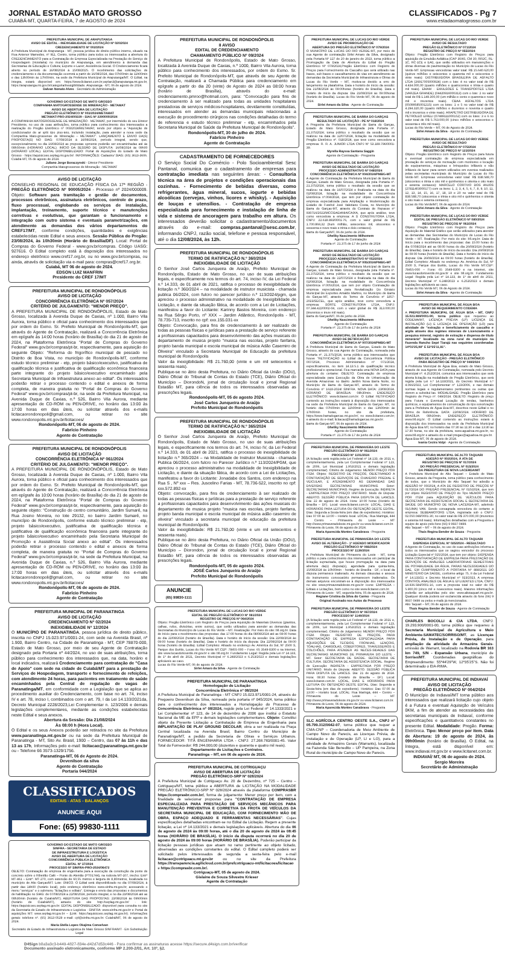JORNAL ESTADÃO MATO GROSSO
CUIABÁ-MT, QUARTA-FEIRA, 7 de AGOSTO de 2024
CLASSIFICADOS - Pg 7
www.estadaomatogrosso.com.br
PREFEITURA MUNICIPAL DE ARAPUTANGA
AVISO DE EDITAL - INEXIGIBILIDADE DE LICITAÇÃO Nº 020/2024
CREDENCIAMENTO Nº 002/2024
A Prefeitura Municipal de Araputanga - MT, pessoa jurídica de direito público interno, situado na Rua Antenor Mamedes, nº 911, Centro, torna público para todos os interessados a abertura do CREDENCIAMENTO para a Contratação de Empresa Especializada na Prestação de Serviço de Hospedagem (Hotelaria) no município de Araputanga, em atendimento à demanda das Secretarias de Educação e Cultura; Esporte e Lazer; Assistência Social. O Credenciamento ficará aberto no período de 16/08/2024 à 15/08/2025. O recebimento das solicitações de credenciamento e da documentação ocorrerá a partir de 16/08/2024, das 07h00min às 11h00min e das 13h00min às 17h00min, na sede da Prefeitura Municipal de Araputanga/MT. O Edital, na íntegra, estará disponível em: https://www.licitanet.com.br,seplan3@araputanga.mt.gov.br, https://araputanga.mt.gov.br/categoria/inexigibilidade. Araputanga - MT, 06 de agosto de 2024.
Dalvan Nonato Alves - Secretário de Administração
GOVERNO DO ESTADO DE MATO GROSSO
COMPANHIA MATOGROSSENSE DE MINERAÇÃO - METAMAT
AVISO DE ABERTURA DE LICITAÇÃO
PREGÃO ELETRÔNICO Nº 003/2024/METAMAT
METAMAT-PRO-2024/00229 - SIAG Nº 2290000/2024
A COMPANHIA MATOGROSSENSE DE MINERAÇÃO - METAMAT, por intermédio do seu Diretor Presidente, no uso de suas atribuições, torna público para conhecimento dos interessados a realização do Pregão Eletrônico nº 003/2024/METAMAT, tendo por objeto a "Aquisição de condicionador de ar split tipo piso-teto, incluindo instalação, para atender a nova sede da Companhia Mato-grossense de Mineração – METAMAT". LANÇAMENTO E ENVIO DA(S) PROPOSTA(S) NO SIAG: 07/08/2024 à 16/08/2024, período integral, sendo que, excepcionalmente no dia 16/08/2024 as propostas somente poderão ser encaminhadas até às 08h50min (HORÁRIO LOCAL). INÍCIO DA SESSÃO DE DISPUTA: 16/08/2024 às 09h00 (HORÁRIO LOCAL). EDITAL DISPONIBILIZADO: Portal de Aquisições do Estado de Mato Grosso - https://aquisicoes.seplag.mt.gov.br/. INFORMAÇÕES: Cadastro/ SIAG: (65) 3613-3606. Cuiabá-MT, 05 de agosto de 2024.
Juliano Jorge Boraczynski - Diretor Presidente
Companhia Matogrossense de Mineração - METAMAT
AVISO DE LICITAÇÃO
CONSELHO REGIONAL DE EDUCAÇÃO FÍSICA DA 17ª REGIÃO - PREGÃO ELETRÔNICO Nº 90005/2024 - Processo nº 2024/000009. Objeto: Software para tramitação e gestão de documentos, processos eletrônicos, assinatura eletrônicos, controle de prazo, fluxo processual, englobando os serviços de instalação, implantação, treinamento, suporte técnico e manutenções corretivas e evolutivas, que garantam o funcionamento e integração com outro sistema e eventuais parametrizações, em atendimento as demandas dos vários departamentos do CREF17/MT, conforme condições, quantidades e exigências estabelecidas neste Edital e seus anexos. Sessão Pública do Pregão: 23/08/2024, às 10h30min (Horário de Brasília/DF). Local: Portal de Compras do Governo Federal - www.gov.br/compras. Código UASG: 927616. O Edital completo está à disposição dos interessados no endereço eletrônico www.cref17.org.br, ou no www.gov.br/compras, ou ainda, através de solicitação via e-mail para: compras@cref17.org.br.
Cuiabá, MT 06 de agosto de 2024.
EDSON LUIZ MANFRIN
Presidente do CREF 17/MT
PREFEITURA MUNICIPAL DE RONDONÓPOLIS
AVISO DE LICITAÇÃO
CONCORRÊNCIA ELETRÔNICA Nº 057/2024
CRITÉRIO DE JULGAMENTO: "MENOR PREÇO".
A PREFEITURA MUNICIPAL DE RONDONÓPOLIS, Estado de Mato Grosso, localizada à Avenida Duque de Caxias, nº 1.000, Bairro Vila Aurora, torna público e oficial para conhecimento dos interessados que por ordem do Exmo. Sr. Prefeito Municipal de Rondonópolis-MT, que através do Agente de Contratação, realizará a Concorrência Eletrônica em epígrafe às 14:00 horas (horário de Brasília) do dia 21 de agosto de 2024, na Plataforma Eletrônica "Portal de Compras do Governo Federal" www.gov.br/compras/pt-br, respectivamente, para aquisição do seguinte Objeto: "Reforma do frigorífico municipal de pescado no Distrito de Boa Vista, no município de Rondonópolis-MT, conforme estudo técnico preliminar - etp, projeto básico/executivo, justificativa de qualificação técnica e justificativa de qualificação econômica financeira parte integrante do projeto básico/executivo encaminhado pela Secretaria Municipal de Infraestrutura anexo ao edital". Os interessados poderão retirar o processo contendo o edital e anexos de forma completa, de maneira gratuita no "Portal de Compras do Governo Federal" www.gov.br/compras/pt-br, na sede da Prefeitura Municipal, na Avenida Duque de Caxias, n.º 526, Bairro Vila Aurora, mediante apresentação de CD-ROM ou PEN-DRIVE, no horário das 13:00 às 17:00 horas em dias úteis, ou solicitar através dos e-mails licitacaorondonopoli@gmail.com, ou retirar no site www.rondonopolis.mt.gov.br/licitacoes/
Rondonópolis-MT, 06 de agosto de 2024.
Fabrício Pinheiro
Agente de Contratação
PREFEITURA MUNICIPAL DE RONDONÓPOLIS
AVISO DE LICITAÇÃO
CONCORRÊNCIA ELETRÔNICA Nº 061/2024
CRITÉRIO DE JULGAMENTO: "MENOR PREÇO".
A PREFEITURA MUNICIPAL DE RONDONÓPOLIS, Estado de Mato Grosso, localizada à Avenida Duque de Caxias, nº 1.000, Bairro Vila Aurora, torna público e oficial para conhecimento dos interessados que por ordem do Exmo. Sr. Prefeito Municipal de Rondonópolis-MT, que através do Agente de Contratação, realizará a Concorrência Eletrônica em epígrafe às 10:00 horas (horário de Brasília) do dia 21 de agosto de 2024, na Plataforma Eletrônica "Portal de Compras do Governo Federal" www.gov.br/compras/pt-br, respectivamente, para aquisição do seguinte objeto: "Construção do centro comunitário, Jardim Sumaré, na Rua Josino Moreira, no lote 29132, no bairro Jardim Sumaré, no município de Rondonópolis, conforme estudo técnico preliminar - etp, projeto básico/executivo, justificativa de qualificação técnica e justificativa de qualificação econômica financeira parte integrante do projeto básico/executivo encaminhado pela Secretaria Municipal de Promoção e Assistência Social anexo ao edital". Os interessados poderão retirar o processo contendo o edital e anexos de forma completa, de maneira gratuita no "Portal de Compras do Governo Federal" www.gov.br/compras/pt-br, na sede da Prefeitura Municipal, na Avenida Duque de Caxias, n.º 526, Bairro Vila Aurora, mediante apresentação de CD-ROM ou PEN-DRIVE, no horário das 13:00 às 17:00 horas em dias úteis, ou solicitar através dos e-mails licitacaorondonopoli@gmail.com, ou retirar no site www.rondonopolis.mt.gov.br/licitacoes/
Rondonópolis-MT, 06 de agosto de 2024.
Fabrício Pinheiro
Agente de Contratação
PREFEITURA MUNICIPAL DE PARANATINGA
AVISO DE LICITAÇÃO
CREDENCIAMENTO Nº 02/2024
INEXIGIBILIDADE Nº 12/2024
O MUNICÍPIO DE PARANATINGA, pessoa jurídica de direito público, inscrita no CNPJ 15.023.971/0001-24, com sede na Avenida Brasil, nº 1.900, Bairro Centro, na Cidade de Paranatinga - MT, CEP 78870-000, Estado de Mato Grosso, por meio de seu Agente de Contratação designado pela Portaria nº 44/2024, no uso de suas atribuições, torna público para conhecimento dos interessados que, na data, horário e local indicados, realizará Credenciamento para contratação de "Casa de Apoio" com sede na cidade de Cuiabá/MT para a prestação de Serviços de Hospedagem, transporte e fornecimento de refeições, com atendimento 24 horas, para pacientes em tratamento de saúde encaminhados pela Central de regulação de vagas de Paranatinga/MT, em conformidade com a Legislação que se aplica ao procedimento auxiliar do Credenciamento, com base no art. 74, inciso IV e art. 78, inciso I, combinados com o art. 79, I da Lei 14.133/2021da, Decreto Municipal 2228/2023,Lei Complementar n. 123/2006 e demais legislações complementares, mediante as condições estabelecidas neste Edital e seus anexos.
Abertura da Sessão: Dia 21/08/2024
Às 08:00 h (Hora Local).
O Edital e os seus Anexos poderão ser retirados no site da Prefeitura www.paranatinga.mt.gov.br ou na sede da Prefeitura Municipal de Paranatinga - MT, Sito Av. Brasil, 1900 – Centro, das 07 às 11h e das 13 as 17h, Informações pelo e-mail: licitacao@paranatinga.mt.gov.br ou - Telefone 66 3573-1329/1756.
Paranatinga-MT, 06 de Agosto de 2024.
Devenilson da silva
Agente de Contratação
Portaria 044/2024
CLASSIFICADOS
EDITAIS - ATAS - BALANÇOS
ANUNCIE AQUI
Fone: (65) 99830-1111
GOVERNO DO ESTADO DE MATO GROSSO
SINFRA - SECRETARIA DE ESTADO
DE INFRAESTRUTURA E LOGÍSTICA
AVISO DE ABERTURA DE LICITAÇÃO
CONCORRÊNCIA PÚBLICA ELETRÔNICA
EDITAL Nº 37/2024
PROCESSO Nº SINFRA-PRO-2024/06472
OBJETO: Contratação de empresa de engenharia para a execução da construção da ponte de concreto sobre o Ribeirão Café – Ponte do Alemão (PT01744), na rodovia MT-107, trecho: Entrº MT-461 – Entrº. MT-270, com extensão de 60,55 metros e largura de 8,80metros, localizada no município de Alto Garças/MT. Lote: ÚNICO. O Edital será disponibilizado no dia 07/08/2024, à partir das 14h00 (horário local), pelo endereço eletrônico www.sinfra.mt.gov.br, acessando o menu "serviços" e o submenu "licitações e editais". Entrega e envio das propostas e documentos de habilitação no SIAG: de 07/08/2024 a 22/08/2024, período integral, e no dia 23/08/2024 até as 08h30min (horário de Cuiabá/MT). ABERTURA DAS PROPOSTAS: 23/08/2024 às 09h00min (horário de Cuiabá/MT), através do site http://seplag.mt.gov.br/ - link: https://aquisicoes.seplag.mt.gov.br. EDITAL DISPONIBILIZADO: disponível para consulta no site da Secretaria de Estado de Infraestrutura e Logística - SINFRA: www.sinfra.mt.gov.br e Portal de aquisições MT: www.seplag.mt.gov.br – (Link: https://aquisicoes.seplag.mt.gov.br). Informações gerais: telefone nº. (65) 3613-0529 e-mail: cpl@sinfra.mt.gov.br. Cuiabá/MT, 06 de agosto de 2024.
Maria Stella Lopes Okajima Conselvan
Secretário de Estado de Infraestrutura e Logística de Mato Grosso SINFRA/MT - Em Substituição Legal
PREFEITURA MUNICIPAL DE RONDONÓPOLIS
II AVISO
EDITAL DE CREDENCIAMENTO
CHAMAMENTO PÚBLICO Nº 09/2024
A Prefeitura Municipal de Rondonópolis, Estado de Mato Grosso, localizada à Avenida Duque de Caxias, n.º 1000, Bairro Vila Aurora, torna público para conhecimento dos interessados, por ordem do Exmo. Sr. Prefeito Municipal de Rondonópolis-MT, que através de seu Agente de Contratação, realizará a Chamada Pública para credenciamento em epígrafe a partir do dia 20 (vinte) de Agosto de 2024 as 08:00 horas (horário de Brasília), através do e-mail: credenciamento.pmroo@hotmail.com, para: "Convocação para fins de credenciamento à ser realizado para todas as unidades hospitalares prestadoras de serviços médicos-hospitalares, devidamente constituídas, interessados em atender as demandas municipais relacionadas a execução de procedimento cirúrgicos nas condições detalhadas do termo de referencia e estudo técnico preliminar - etp, encaminhados pela Secretaria Municipal de Saúde da Prefeitura Municipal de Rondonópolis".
Rondonópolis-MT, 30 de julho de 2024.
Fabrício Pinheiro
Agente de Contratação
CADASTRAMENTO DE FORNECEDORES
O Serviço Social Do Comércio - Polo Socioambiental Sesc Pantanal, comunica que o cadastramento de empresas para contratação imediata nas seguintes áreas: - Consultoria técnica na área de projetos e condições operacionais das cozinhas. - Fornecimento de bebidas diversas, como refrigerantes, água mineral, sucos, iogurte e bebidas alcoólicas (cervejas, vinhos, licores e whisky). - Aquisição de louças e utensílios. - Contratação de empresa especializada para fornecimento e instalação de linha de vida e sistema de ancoragem para trabalho em altura. Os interessados deverão solicitar o cadastramento/documentos através do e-mail: compras.pantanal@sesc.com.br, informando CNPJ, razão social, telefone e pessoa responsável, até o dia 12/08/2024, às 12h.
PREFEITURA MUNICIPAL DE RONDONÓPOLIS
TERMO DE RATIFICAÇÃO N.º 360/2024
INEXIGIBILIDADE DE LICITAÇÃO
O Senhor José Carlos Junqueira de Araújo, Prefeito Municipal de Rondonópolis, Estado de Mato Grosso, no uso de suas atribuições legais, e especificamente nos termos do art. 74, inciso IV, da Lei Federal n.º 14.333, de 01 abril de 2021, ratifica o processo de inexigibilidade de licitação n.º 360/2024 – na modalidade de instrutor musicista - chamada publica 06/2024, com fulcro no parecer jurídico n.º 113/2024/pgm, que apreciou o processo administrativo na modalidade de Inexigibilidade de Licitação, e diante da situação fática, de acordo com a Lei de Licitações, manifestou a favor do Licitante: Karinny Bastos Moreira, com endereço na Rua Sérgio Porto, nº XXX – Jardim Atlântico, Rondonópolis - MT, 78.735-713, inscrito no cpf: xxx.155.031-xx
Objeto: Convocação, para fins de credenciamento à ser realizado de todas as pessoas físicas e jurídicas para a prestação de serviço referente a profissionais capacitados para desenvolvimento das ações musicais do departamento de musica projeto "musica nas escolas, projeto fanfarra, projeto banda municipal e escola municipal de música Adão Casemiro de Oliveira" vinculado a Secretaria Municipal de Educação da prefeitura municipal de Rondonópolis
Valor da inexigibilidade: R$ 21.760,00 (vinte e um mil setecentos e sessenta reais).
Publique-se no átrio desta Prefeitura, no Diário Oficial da União (DOU), Diário Oficial do Tribunal de Contas do Estado (TCE), Diário Oficial do Município – DiorondoN, jornal de circulação local e jornal Regional Estadão MT, para ciência de todos os interessados observadas as prescrições legais.
Rondonópolis-MT, 05 de agosto 2024.
José Carlos Junqueira de Araújo
Prefeito Municipal de Rondonópolis
PREFEITURA MUNICIPAL DE RONDONÓPOLIS
TERMO DE RATIFICAÇÃO N.º 365/2024
INEXIGIBILIDADE DE LICITAÇÃO
O Senhor José Carlos Junqueira de Araújo, Prefeito Municipal de Rondonópolis, Estado de Mato Grosso, no uso de suas atribuições legais, e especificamente nos termos do art. 74, inciso IV, da Lei Federal n.º 14.333, de 01 abril de 2021, ratifica o processo de inexigibilidade de licitação n.º 365/2024 – na Modalidade de Instrutor Musicista - chamada Publica 06/2024, com fulcro no Parecer Jurídico n.º 113/2024/PGM, que apreciou o processo administrativo na modalidade de Inexigibilidade de Licitação, e diante da situação fática, de acordo com a Lei de Licitações, manifestou a favor do Licitante: Jonadabe dos Santos, com endereço na Rua S , Nº xxx – Res. Juscelino Farias - MT, 78.736-522, inscrito no cpf: xxx.572.892-xx
Objeto: convocação, para fins de credenciamento à ser realizado de todas as pessoas físicas e jurídicas para a prestação de serviço referente a profissionais capacitados para desenvolvimento das ações musicais do departamento de musica projeto "musica nas escolas, projeto fanfarra, projeto banda municipal e escola municipal de música adão casemiro de oliveira" vinculado a secretaria municipal de educação da prefeitura municipal de Rondonópolis
Valor da inexigibilidade: R$ 21.760,00 (vinte e um mil setecentos e sessenta reais).
Publique-se no átrio desta Prefeitura, no Diário Oficial da União (DOU), Diário Oficial do Tribunal de Contas do Estado (TCE), Diário Oficial do Município – Diorondon, jornal de circulação local e jornal Regional Estadão MT, para ciência de todos os interessados observadas as prescrições legais.
Rondonópolis-MT, 05 de agosto 2024.
JOSÉ Carlos Junqueira de Araújo
Prefeito Municipal de Rondonópolis
ANUNCIE
(65) 99830-1111
PREFEITURA MUNICIPAL DE LUCAS DO RIO VERDE
EDITAL DE PREGÃO ELETRÔNICO Nº 081/2024
REGISTRO DE PREÇOS Nº 064/2024
Objeto: Pregão Eletrônico com Registro de Preços para Aquisição de Materiais Diversos (granitos, calhas, rufos, divisórias, entre outros), que serão utilizados para atender as demandas das Secretarias do Município de Lucas do Rio Verde – MT. Realização: Por meio do site: bll.org.br. Data de Início para o recebimento das propostas: das 17:00 horas do dia 08/08/2024 até as 08:00 horas do dia 22/08/2024 (horário de Brasília). Data e horário de início da sessão: Dia 22/08/2024 às 09:00 horas (horário de Brasília). Data e horário de início da disputa: Dia 22/08/2024 às 09:00 horas (horário de Brasília). Edital Completo: Afixado no endereço Av. América do Sul, Nº 2500 S, Parque dos Buritis, Lucas do Rio Verde MT.CEP: 78455-000 – Fone: 65 3549-8300 e na Internet, site www.lucasdorioverde.mt.gov.br e site bll.org.br. Fundamento Legal: Regida pela Lei nº 14.133, de 1º de abril de 2021, Decreto Municipal nº 6.248/2023 e 6.253/2023 e demais legislações aplicáveis ao caso.
Lucas do Rio Verde-MT, 06 de agosto de 2024.
Sirlei Amaro da Silva - Agente de Contratação
PREFEITURA MUNICIPAL DE PARANATINGA
Homologação de Licitação
Concorrência Eletrônica nº 08/2024
A Prefeitura Municipal de Paranatinga - MT CNPJ 15.023.971/0001-24, através do Pregoeiro Devenilson da Silva, nomeado pela portaria nº 045/2024, torna público para o conhecimento dos interessados a Homologação do Processo de Concorrência Eletrônica nº 08/2024, regido pela Lei Federal nº 14.1333/2021 e Lei Complementar nº 123, de 14 de dezembro de 2006 que institui o Estatuto Nacional da ME da EPP e demais legislações complementares. Objeto: Constitui objeto da Presente Licitação a Contratação de Empresa de Engenharia para IMPLANTAÇÃO DE PLAY GROUND DECOLAR, obra a ser realizada na Praça Central localizada na Avenida Brasil, Bairro Centro do Município de Paranatinga/MT, a pedido da Secretaria de Obras e Serviços Urbanos. FORNECEDOR: TITÃ ENGENHARIA LTDA - CNPJ: 27.268.783/0001-45. Valor Total do Fornecedor: R$ 244.000,00 (duzentos e quarenta e quatro mil reais).
Departamento de Licitações e Contratos.
Paranatinga – MT, em 06 de agosto de 2024.
PREFEITURA MUNICIPAL DE COTRIGUAÇU
AVISO DE ABERTURA DE LICITAÇÃO
PREGÃO ELETRÔNICO-SRP Nº 028/2024
A Prefeitura Municipal de Cotriguaçu Av. 20 de Dezembro, nº 725 – Centro – Cotriguaçu/MT, torna público a ABERTURA de LICITAÇÃO NA MODALIDADE PREGÃO ELETRÔNICO-SRP Nº 028/2024 através da plataforma COMPRASBR https://comprasbr.com.br/, forma de julgamento: Menor preço por item, com a finalidade de selecionar propostas para "CONTRATAÇÃO DE EMPRESA ESPECIALIZADA PARA PRESTAÇÃO DE SERVIÇOS MECÂNICOS PARA MANUTENÇÃO PREVENTIVA E CORRETIVA DA FROTA DE VEÍCULOS DA SECRETARIA MUNICIPAL DE EDUCAÇÃO, COM FORNECIMENTO MÃO DE OBRA, ESPAÇO ADEQUADO E FERRAMENTAS NECESSÁRIAS". Cujas especificações detalhadas encontram-se no Edital da Licitação. Regem a presente licitação, a Lei nº 14.133/2021 e demais legislações aplicáveis. Abertura do dia 06 de agosto de 2024 às 09:00 horas, até o dia 20 de agosto de 2024 às 08:45 horas (HORÁRIO DE BRASÍLIA). O início da disputa ocorrerá no dia 20 de agosto de 2024 às 09:00 horas (HORÁRIO DE BRASÍLIA). Poderão participar da licitação pessoas jurídicas que atuam no ramo pertinente ao objeto licitado, observadas as condições constantes do edital. O Edital completo poderá ser solicitado pelos interessados de segunda a sexta-feira pelo e-mail licitacao@cotriguacu.mt.gov.br ou no site da Prefeitura https://transparencia.agilicloud.com.br/prefcotriguacu-mt/licitacoes/licitacao e https://comprasbr.com.br/.
Cotriguaçu-MT, 05 de agosto de 2024.
Gislaine de Souza Silvestre Krieser
Agente de Contratação
PREFEITURA MUNICIPAL DE LUCAS DO RIO VERDE
AVISO DE PRORROGAÇÃO DE
ABERTURA DO PREGÃO ELETRÔNICO Nº 079/2024
O MUNICÍPIO DE LUCAS DO RIO VERDE-MT, por meio de sua Agente de contratação Sirlei Amaro da Silva, designado pela Portaria Nº 127 de 20 de janeiro de 2023, torna público a Prorrogação da Data de Abertura do Edital do Pregão Eletrônico Nº 079/2024,Pregão Eletrônico com Registro de Preços para Fornecimento de Cascalho que será utilizado nas bases, sub-bases e cascalhamento de vias em atendimento as demandas da Secretaria Municipal de Infraestrutura e Obras de Lucas do Rio Verde – MT, motiva-se devido a erro de lançamento na plataforma. Data e horário de início da sessão: Dia 21/08/2024 às 09:00horas (horário de Brasília). Data e horário de início da disputa: Dia 21/08/2024 às 09:00horas (horário de Brasília). Lucas do Rio Verde-MT, 06 de agosto de 2024.
Sirlei Amaro da Silva - Agente de Contratação
PREFEITURA MUNICIPAL DE BARRA DO GARÇAS
RESULTADO DE LICITAÇÃO - PE Nº 018/2024
A Pregoeira da Prefeitura Municipal de Barra do Garças, Estado de Mato Grosso, designada pela Portaria nº. 21.375/2024; torna público o resultado da sessão que se realizou na data de 12/07/2024, licitação na modalidade de Pregão Eletrônico nº. 018/2024, que teve como vencedora a empresa: R. R. A. JUNIOR LTDA CNPJ Nº 53.189.796/0001-39.
Myrella Rayssa Santana Saggin
Agente de Contratação - Pregoeira
PREFEITURA MUNICIPAL DE BARRA DO GARÇAS
AVISO DE RESULTADO DE LICITAÇÃO
PROCESSO ADMINISTRATIVO Nº 048/2024
CONCORRÊNCIA ELETRÔNICA Nº 004/2024/PMBG-MT
A Agente de Contratação da Prefeitura Municipal de Barra do Garças, Estado de Mato Grosso, designada pela Portaria nº. 21.375/2024, torna público o resultado da sessão que se realizou na data de 16/07/2024 e finalizada na data do dia 02/08/2024, licitação na modalidade de Concorrência Eletrônica nº.004/2024, que tem por objeto contratação de empresa especializada para Ampliação e Modernização do Estádio de Futebol José Valeriano Costa, no Município de Barra do Garças-MT, através do Contrato de Repasse nº 930716/2022/MCCIDADANIA/CAIXA, que após análise, teve como vencedora a empresa: A S CONSTRUTORA LTDA, CNPJ: 22.618.893/0001-76, com o valor global de R$ 1.700.869,32 (hum milhão, setecentos mil, oitocentos e sessenta e nove reais e trinta e dois centavos).
Barra do Garças/MT, 06 de junho de 2024.
Dheliky Nascimento Milhomem
Agente de Contratação
Portaria nº. 21.375 de 17 de junho de 2024
PREFEITURA MUNICIPAL DE BARRA DO GARÇAS
AVISO DE RESULTADO DE LICITAÇÃO
PROCESSO ADMINISTRATIVO Nº 053/2024
CONCORRÊNCIA ELETRÔNICA Nº 005/2024/PMBG-MT
A Agente de Contratação da Prefeitura Municipal de Barra do Garças, Estado de Mato Grosso, designada pela Portaria nº. 21.375/2024, torna público o resultado da sessão que se realizou na data de 22/07/2024 e finalizada na data do dia 02/08/2024, licitação na modalidade de Concorrência Eletrônica nº.005/2024, que tem por objeto Contratação de empresa especializada para Revitalização Do Ginásio Municipal De Esportes Arnaldo Martins, no Município de Barra do Garças-MT, através do Termo de Convênio nº 1857-2023/SECEL, que após análise, teve como vencedora a empresa: SORTE CONSTRUTORA LTDA, CNPJ: 07.344.422/0002-04, com o valor global de R$ 313.000,00 (trezentos e treze mil reais).
Barra do Garças/MT, 06 de junho de 2024.
Dheliky Nascimento Milhomem
Agente de Contratação
Portaria nº. 21.375 de 17 de junho de 2024
PREFEITURA MUNICIPAL DE BARRA DO GARÇAS
AVISO DE RETIFICAÇÃO
CONCORRÊNCIA ELETRÔNICA Nº 007/2024/PMBG-MT
A Prefeitura Municipal de Barra do Garças, Estado de Mato Grosso, através de sua Agente de Contratação, nomeada pela Portaria nº. 21.375/2024, torna público aos interessados que houve "RETIFICAÇÃO no Edital da Concorrência Pública 007/2024, Processo Administrativo nº 071/2024, especificamente, no item 14.13.5.1 de qualificação técnico profissional e operacional. Fica marcada uma NOVA DATA para abertura do certame: OBJETO: Contratação de empresa especializada para Execução da Obra de Urbanização da Avenida Amazonas no Bairro Jardim Nova Barra Norte, no Município de Barra do Garças-MT, através do Termo de Convênio nº 1618-2024/ SINFRA. NOVA DATA: 23/08/2024. HORÁRIO DE BRASÍLIA: 08h30min. ENDEREÇO ELETRÔNICO: www.licitanet.com.br. O Edital RETIFICADO contendo as instruções estará à disposição dos interessados na sede da Prefeitura Municipal de Barra do Garças- MT, no horário das 07h00min às 11h00min e das 13h00min às 17h00min horas, no site da prefeitura, https://www.barradogarcas.mt.gov.br/, no www.licitanet.com.br; e através do e-mail; licitacao@barradogarcas.mt.gov.br.
Barra do Garças-MT, 06 de agosto de 2024.
Dheliky Nascimento Milhomem
Agente de Contratação
Portaria nº. 21.375 de 17 de junho de 2024
PREFEITURA MUNICIPAL DE PRIMAVERA DO LESTE
PREGÃO ELETRÔNICO Nº 061/2024
PROCESSO Nº 1101/2024
(A licitação será regida pela Lei Federal nº 14.133, de 2021 e, complementarmente, pela Lei Complementar Federal nº 123, de 2006, Lei Municipal 1.953/2021 e demais legislação complementar). Critério de Julgamento: MENOR PREÇO POR ITEM. Objeto: REGISTRO DE PREÇOS, OBJETIVANDO A CONTRATAÇÃO DE SERVIÇOS DE CHAVEIRO PREDIAL E VEICULAR, E ATENDIMENTO ÀS DEMANDAS DAS DIVERSAS SECRETARIAS MUNICIPAIS. Setor: SECRETARIAS MUNICIPAIS. Regime de Execução: INDIRETA - EMPREITADA POR PREÇO UNITÁRIO. Modo de Disputa: ABERTO. SESSÃO PÚBLICA PARA DISPUTA DE LANCES. Dia: 22 de agosto de 2024. Hora: 10:00 horas (Horário de Brasília – DF). Local: www.licitanet.com.br. LOCAL, DIAS E HORÁRIOS PARA LEITURA OU OBTENÇÃO DESTE EDITAL. Dias: Segunda a Sexta-feira (em dias de expediente). Horários: Das 07:00 às 13:00 – Horário local. LOCAL: Rua Maringá, 444 – Centro – Primavera do Leste – MT http://www.primaveradoleste.mt.gov.br ou www.licitanet.com.br.
Primavera do Leste, 06 de agosto de 2024.
Maria Aparecida Montes Canabrava - Pregoeira
PREFEITURA MUNICIPAL DE PRIMAVERA DO LESTE
AVISO DE ALTERAÇÃO - 1º ADENDO MODIFICADOR
PREGÃO ELETRÔNICO Nº 066/2024
PROCESSO Nº 1139/2024
A Prefeitura Municipal de Primavera do Leste - MT, torna público e para conhecimento dos interessados em participar da licitação supracitada, que houve prorrogação na data para abertura da(s) disputa(s), agendada para quinta-feira, 15/08/2024 às 10h00min - horário de Brasília - DF, o local da disputa permanece inalterado. As demais cláusulas e anexos do instrumento convocatório permanecem inalterados. Os demais arquivos encontram-se à disposição dos interessados no site www.primaveradoleste.mt.gov.br ícone: EMPRESA – Editais e Licitações, bem como no site www.licitanet.com.br.
Primavera do Leste - MT, segunda-feira, 05 de agosto de 2024.
Regiane Cristina da Silva do Carmo - Pregoeira
Original Assinado nos Autos do Processo
PREFEITURA MUNICIPAL DE PRIMAVERA DO LESTE
PREGÃO ELETRÔNICO Nº 067/2024
PROCESSO Nº 1149/2024
(A licitação será regida pela Lei Federal nº 14.133, de 2021 e, complementarmente, pela Lei Complementar Federal nº 123, de 2006, Lei Municipal 1.953/2021 e demais legislação complementar). Critério de Julgamento: MENOR PREÇO POR ITEM. Objeto: REGISTRO DE PREÇOS, PARA CONTRATAÇÃO DE EMPRESA ESPECIALIZADA PARA AQUISIÇÕES DE TECIDOS, FRONHAS, LENÇOIS, TOALHAS, CAMISOLAS, COBERTORES, TRAVESSEIROS E COLCHÕES, PARA ATENDER AS NECES-SIDADES DAS SECRETARIAS MUNICIPAIS DE PRIMAVERA DO LESTE - MT. Setor: SECRETARIA DE SAÚDE. SECRETARIA DE CULTURA. SECRETARIA DE ASSISTENCIA SOCIAL. Regime de Execução: INDIRETA - EMPREITADA POR PREÇO UNITÁRIO. Modo de Disputa: ABERTO. SESSÃO PÚBLICA PARA DISPUTA DE LANCES. Dia: 21 de agosto de 2024. Hora: 08:30 horas (Horário de Brasília – DF). Local: www.licitanet.com.br. LOCAL, DIAS E HORÁRIOS PARA LEITURA OU OBTENÇÃO DESTE EDITAL. Dias: Segunda a Sexta-feira (em dias de expediente). Horários: Das 07:00 às 13:00 – Horário local. LOCAL: Rua Maringá, 444 – Centro – Primavera do Leste – MT http://www.primaveradoleste.mt.gov.br ou www.licitanet.com.br.
Primavera do Leste, 06 de agosto de 2024.
Maria Aparecida Montes Canabrava - Pregoeira
SLC AGRÍCOLA CENTRO OESTE S.A., CNPJ nº 05.799.312/0042-07, torna público que requer a CMA-CNP – Coordenadoria de Meio Ambiente de Campo Novo do Parecis, as Licenças Prévia, de Instalação e de Operação (LP, LI e LO), para a atividade de Armazéns Gerais (Warrants), localizada na Fazenda São Benedito – UP Pampeira, na Zona Rural do município de Campo Novo do Parecis.
PREFEITURA MUNICIPAL DE LUCAS DO RIO VERDE
AVISO DE RESULTADO
PREGÃO ELETRÔNICO Nº 071/2024
REGISTRO DE PREÇO Nº 055/2024
Objeto: Pregão Eletrônico com Registro de Preços para aquisição de Emulsão Asfáltica (CAP 30/45, CM 30, RR2C, RL-1C, RC-1CE e EAI), que serão utilizados em manutenções e obras diversas de pavimentação no Município de Lucas do Rio Verde-MT. Empresas vencedoras valor total: R$ 15.640.620,00 (quinze milhões e seiscentos e quarenta mil e seiscentos e vinte reais): DISTRIBUIDORA BRASILEIRA DE ASFALTO LTDA (26917005000924) com o lote: 4 no valor total de R$ 4.434.000,00 (quatro milhões e quatrocentos e trinta e quatro mil reais). EMAM - EMULSOES E TRANSPORTES LTDA (VARZEA GRANDE) (04420916000313) com o lote: 2 no valor total de R$ 1.149.300,00 (um milhão e cento e quarenta e nove mil e trezentos reais). CBAA ASFALTOS LTDA (05099585001215) com os lotes: 1 e 5 no valor total de R$ 4.294.320,00 (quatro milhões e duzentos e noventa e quatro mil e trezentos e vinte reais). ARAPETRO DISTRIBUIDORA DE PETROLEO EIRELI (07489111000152) com os lotes: 3 e 6 no valor total de R$ 5.763.000,00 (cinco milhões e setecentos e sessenta e três mil reais).
Lucas do Rio Verde – MT, 06 de Agosto de 2024.
Sirlei Amaro da Silva - Agente de Contratação
PREFEITURA MUNICIPAL DE LUCAS DO RIO VERDE
AVISO DE RESULTADO
PREGÃO ELETRÔNICO Nº 075/2024
REGISTRO DE PREÇO Nº 123/2024
Objeto: Pregão Eletrônico com Registro de Preços para futura e eventual contratação de empresa especializada em prestação de serviços de recreação com monitores e locação de equipamentos, máquinas e brinquedos infláveis e não infláveis de lazer para serem utilizados em eventos realizados pelas secretarias municipais do Município de Lucas do Rio Verde-MT. Empresas vencedoras valor total: R$ 838.588,70 (oitocentos e trinta e oito mil e quinhentos e oitenta e oito reais e setenta centavos): MARCELO CORTIVO DOS ANJOS (27811403000177) com os itens: 1, 2, 3, 4, 5, 6, 7, 8, 9, 10, 11, 12, 13, 14, 15, 16, 17, 18, 19 e 20 no valor total de R$ 838.588,70 (oitocentos e trinta e oito mil e quinhentos e oitenta e oito reais e setenta centavos).
Lucas do Rio Verde/MT, 06 de agosto de 2024.
Sirlei Amaro da Silva - Agente de Contratação
PREFEITURA MUNICIPAL DE LUCAS DO RIO VERDE
EDITAL DE PREGÃO ELETRÔNICO Nº 080/2024
REGISTRO DE PREÇOS Nº 063/2024
Objeto: Pregão Eletrônico com Registro de Preços para Aquisição de Material Gráfico que serão utilizados para atender as demandas das Secretarias do Município de Lucas do Rio Verde – MT. Realização: Por meio do site: bll.org.br. Data de Início para o recebimento das propostas: das 15:00 horas do dia 07/08/2024 até as 08:00 horas do dia 26/08/2024 (horário de Brasília). Data e horário de início da sessão: Dia 26/08/2024 às 09:00 horas (horário de Brasília). Data e horário de início da disputa: Dia 26/08/2024 às 09:00 horas (horário de Brasília). Edital Completo: Afixado no endereço Av. América do Sul, Nº 2500 S, Parque dos Buritis, Lucas do Rio Verde MT.CEP: 78455-000 – Fone: 65 3549-8300 e na Internet, site www.lucasdorioverde.mt.gov.br e site bll.org.br. Fundamento Legal: Regida pela Lei nº 14.133, de 1º de abril de 2021, Decreto Municipal nº 6.248/2023 e 6.253/2023 e demais legislações aplicáveis ao caso.
Lucas do Rio Verde MT, 06 de Agosto de 2024.
Sirlei Amaro da Silva - Agente de Contratação
PREFEITURA MUNICIPAL DE ÁGUA BOA
AVISO DE REQUERIMENTO CODEMA
A PREFEITURA MUNICIPAL DE ÁGUA BOA - MT, CNPJ 15.023.989/0001-90, torna público que requereu ao CODEMA/MT, LICENÇA PRÉVIA (LP) LICENÇA DE INSTALAÇÃO (LI) E LICENÇA DE OPERAÇÃO (LO) para atividade de "extração e beneficiamento de cascalho e argila através dos regimes minerais de Licenciamento e pesquisa mineral, registro de extração e dispensa de título minerário" localizado na zona rural do município na Fazenda Rancho Sepé Tiarajú nas seguintes coordenadas 14º03'25,98" E 52º25'11,81".
PREFEITURA MUNICIPAL DE ÁGUA BOA
AVISO DE LICITAÇÃO - PREGÃO ELETRÔNICO
PARA REGISTRO DE PREÇO Nº 049/2024
A Prefeitura Municipal de Água Boa, estado de Mato Grosso, através de sua Agente de Contratação, nomeada pelo Decreto Municipal nº. 4.252/2024, comunica aos interessados que será aberta licitação na modalidade de Pregão Eletrônico, que será regida pela Lei n.º 14.133/2021, do Decreto Municipal n.º 4.066/2023, Lei Complementar nº 123/2006, e nas demais normas legais e regulamentares pertinentes ou outras que vierem a substituí-las. MODALIDADE: Pregão Eletrônico para Registro de Preço nº. 049/2024. OBJETO: Registro de preço para Futura e Eventual Locação de tendas, banheiros químicos, e equipamentos de comunicação do tipo sonorização para a Prefeitura de Água Boa-MT, descritos neste Edital e no Termo de Referência. DATA: 22/08/2024. HORÁRIO DE BRASÍLIA: 08h30min. ENDEREÇO ELETRÔNICO: www.bll.org.br. O Edital contendo as instruções estará à disposição dos interessados na sede da Prefeitura Municipal de Água Boa MT, no horário das 07:30 às 11:30 e das 13:30 às 17:30 horas, no site da prefeitura, www.aguaboa.mt.gov.br, no www.bll.org.br e através do e-mail pregao@aguaboa.mt.gov.br.
Água Boa-MT, 06 de agosto de 2024.
Ivania Cezira Volpi - Agente de Contratação
PREFEITURA MUNICIPAL DE ALTO TAQUARI
ADESÃO Nº 002/2024, À ATA DE
REGISTRO DE PREÇOS Nº 017/2024
DO PREGÃO PRESENCIAL Nº 015/2024
DA PREFEITURA DE NOVA LACERDA/MT
A Prefeitura Municipal de Alto Taquari – Estado de Mato Grosso, através da Pregoeira, torna público para conhecimento de todos, que o Município de Alto Taquari fez adesão a ADESÃO Nº 00/2024, A ATA DE REGISTRO DE PREÇOS Nº 017/2024 DO PREGÃO PRESENCIAL Nº 015/2024, que tem por objeto REGISTRO DE PREÇO do Tipo MENOR PREÇO POR ITEM para AQUISIÇÃO DE VEÍCULOS PARA SECRETARIA DE ASSISTENCIA SOCIAL E SECRETARIA DE SAÚDE DO MUNICÍPIO DE NOVA LACERDA-MT, aderindo 01(UMA) VAN. Sendo consagrada vencedora do certame a empresa: SEBBAMOTORS LTDA, registrada sob o CNPJ: 02.050.048/0001-30, no valor total de R$ 370.000,00 (trezentos e setenta mil reais). Informações detalhadas com a Pregoeira e equipe de apoio pelo fone (66) 9 9937-0499.
Alto Taquari – MT – 06 de agosto de 2024.
Thaís Regina Bender de Souza - Pregoeira
PREFEITURA MUNICIPAL DE ALTO TAQUARI
DISPENSA ESPECIAL Nº 025/2024 - RESULTADO
A Agente de Contratação, no uso de suas atribuições informa a todos os interessados que se sagrou vencedor do processo Licitação Especial nº 025/2024, que tem por objeto: DISPENSA PARA CONTRATAÇÃO DE EMPRESA PARA PRESTAÇÃO DE SERVIÇOS DE ANÁLISES LABORATORIAIS SEMESTRAIS DE POTABILIDADE DA ÁGUA, PARAS NECESSIDADES DO DAE, EM CUMPRIMENTO A PORTARIA Nº 888/2021 DO MINISTÉRIO DA SAÚDE, conforme artigo 75, II da Lei Federal nº 14.133/21 e Decreto Municipal nº 023/2023, A empresa CONTROL ANALISES DE ÁGUA E EFLUENTES LTDA, CNPJ: 14.936.584/0001-16, com a proposta total no valor de R$ 5.900,00 (cinco mil e novecentos reais). Maiores informações poderão ser adquiridas pelo site: www.altotaquari.mt.gov.br. Qualquer dúvida poderá ser esclarecida através do fone (66) 9 9937-0499 ou pelos e-mails já mencionados.
Alto Taquari – MT, 06 de agosto de 2024.
Thaís Regina Bender de Souza - Agente de Contratação
CHARLES BOCOLLI & CIA LTDA, CNPJ: 19.293.900/0001-00, torna público que requereu à Secretaria Municipal de Agricultura e Meio Ambiente-SAMATEC/SORRISO/MT, as Licenças Prévia, de Instalação e de Operação, para ampliação da atividade de Armazéns Gerais-emissão de Warrant, localizado na Rodovia BR 163 km 749, S/N - Expansão Urbana, município de Sorriso/MT. Coordenadas geográficas do Empreendimento: 55º44'29"W, 12º35'25"S. Não foi determinado o EIA-RIMA.
PREFEITURA MUNICIPAL DE INDIAVAÍ
AVISO DE LICITAÇÃO
PREGÃO ELETRÔNICO Nº 004/2024
O Município de Indiavaí/MT torna público aos interessados que realizará licitação cujo objeto é a Futura e eventual Aquisição de Veículos 0KM, a fim de atender as necessidades das secretarias municipais de Indiavaí, conforme especificações e quantitativos constantes no presente Edital. Modalidade: Pregão. Forma: Eletrônica. Tipo: Menor preço por item. Data de Abertura: 19 de agosto de 2024, às 09h00min (horário de Brasília). O Edital, na íntegra, está disponível em: www.indiavai.mt.gov.br e www.licitanet.com.br.
INDIAVAÍ/ MT, 06 de agosto de 2024.
Sergio Moreira
Secretário de Administração
D4Sign b8a3a3c3-b449-4827-834e-d42d7d53c446 - Para confirmar as assinaturas acesse https://secure.d4sign.com.br/verificar
Documento assinado eletronicamente, conforme MP 2.200-2/01, Art. 10º, §2.